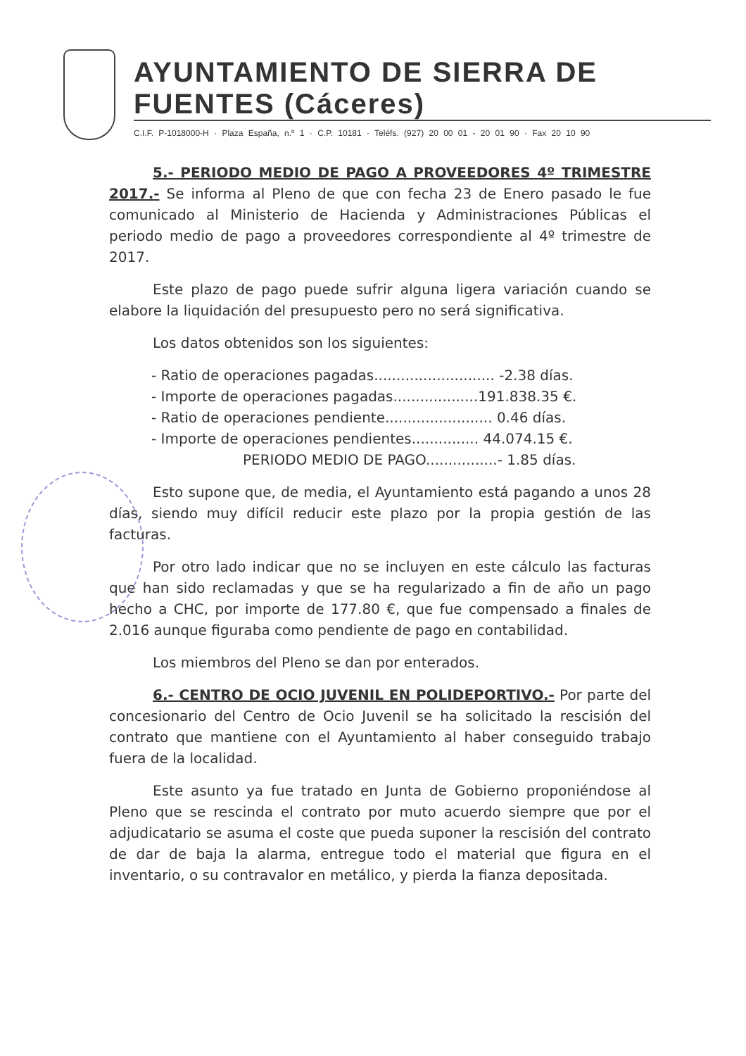AYUNTAMIENTO DE SIERRA DE FUENTES (Cáceres)
C.I.F. P-1018000-H · Plaza España, n.º 1 · C.P. 10181 · Teléfs. (927) 20 00 01 - 20 01 90 · Fax 20 10 90
5.- PERIODO MEDIO DE PAGO A PROVEEDORES 4º TRIMESTRE 2017.- Se informa al Pleno de que con fecha 23 de Enero pasado le fue comunicado al Ministerio de Hacienda y Administraciones Públicas el periodo medio de pago a proveedores correspondiente al 4º trimestre de 2017.
Este plazo de pago puede sufrir alguna ligera variación cuando se elabore la liquidación del presupuesto pero no será significativa.
Los datos obtenidos son los siguientes:
- Ratio de operaciones pagadas........................... -2.38 días.
- Importe de operaciones pagadas...................191.838.35 €.
- Ratio de operaciones pendiente........................ 0.46 días.
- Importe de operaciones pendientes............... 44.074.15 €.
PERIODO MEDIO DE PAGO................- 1.85 días.
Esto supone que, de media, el Ayuntamiento está pagando a unos 28 días, siendo muy difícil reducir este plazo por la propia gestión de las facturas.
Por otro lado indicar que no se incluyen en este cálculo las facturas que han sido reclamadas y que se ha regularizado a fin de año un pago hecho a CHC, por importe de 177.80 €, que fue compensado a finales de 2.016 aunque figuraba como pendiente de pago en contabilidad.
Los miembros del Pleno se dan por enterados.
6.- CENTRO DE OCIO JUVENIL EN POLIDEPORTIVO.- Por parte del concesionario del Centro de Ocio Juvenil se ha solicitado la rescisión del contrato que mantiene con el Ayuntamiento al haber conseguido trabajo fuera de la localidad.
Este asunto ya fue tratado en Junta de Gobierno proponiéndose al Pleno que se rescinda el contrato por muto acuerdo siempre que por el adjudicatario se asuma el coste que pueda suponer la rescisión del contrato de dar de baja la alarma, entregue todo el material que figura en el inventario, o su contravalor en metálico, y pierda la fianza depositada.